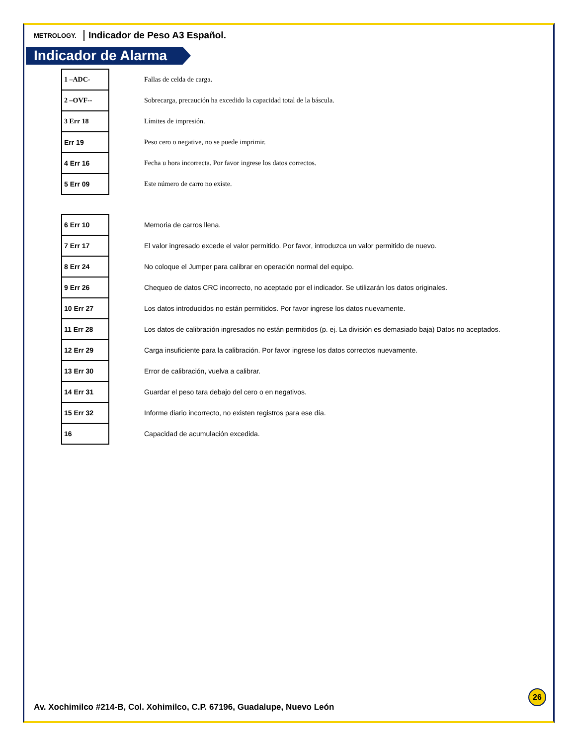METROLOGY. Indicador de Peso A3 Español.
Indicador de Alarma
| 1 –ADC- | Fallas de celda de carga. |
| 2 –OVF-- | Sobrecarga, precaución ha excedido la capacidad total de la báscula. |
| 3 Err 18 | Límites de impresión. |
| Err 19 | Peso cero o negative, no se puede imprimir. |
| 4 Err 16 | Fecha u hora incorrecta. Por favor ingrese los datos correctos. |
| 5 Err 09 | Este número de carro no existe. |
| 6 Err 10 | Memoria de carros llena. |
| 7 Err 17 | El valor ingresado excede el valor permitido. Por favor, introduzca un valor permitido de nuevo. |
| 8 Err 24 | No coloque el Jumper para calibrar en operación normal del equipo. |
| 9 Err 26 | Chequeo de datos CRC incorrecto, no aceptado por el indicador. Se utilizarán los datos originales. |
| 10 Err 27 | Los datos introducidos no están permitidos. Por favor ingrese los datos nuevamente. |
| 11 Err 28 | Los datos de calibración ingresados no están permitidos (p. ej. La división es demasiado baja) Datos no aceptados. |
| 12 Err 29 | Carga insuficiente para la calibración. Por favor ingrese los datos correctos nuevamente. |
| 13 Err 30 | Error de calibración, vuelva a calibrar. |
| 14 Err 31 | Guardar el peso tara debajo del cero o en negativos. |
| 15 Err 32 | Informe diario incorrecto, no existen registros para ese día. |
| 16 | Capacidad de acumulación excedida. |
26
Av. Xochimilco #214-B, Col. Xohimilco, C.P. 67196, Guadalupe, Nuevo León